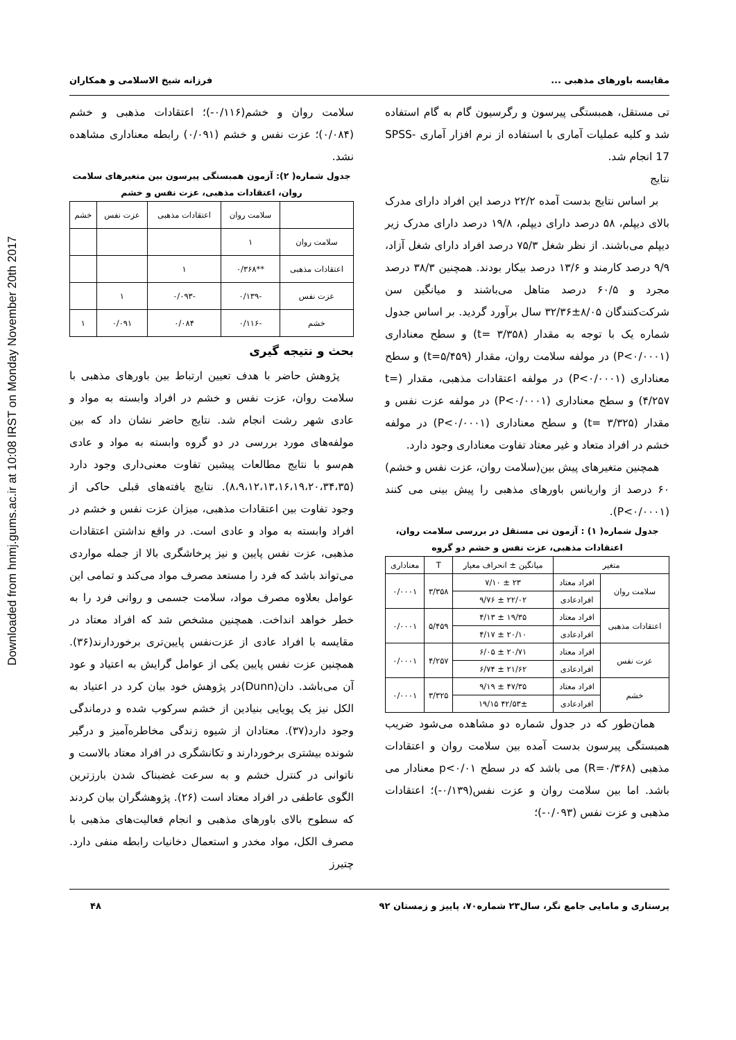Downloaded from hnmj.gums.ac.ir at 10:08 IRST on Monday November 20th 2017
مقایسه باورهای مذهبی ... فرزانه شیخ الاسلامی و همکاران
تی مستقل، همبستگی پیرسون و رگرسیون گام به گام استفاده شد و کلیه عملیات آماری با استفاده از نرم افزار آماری SPSS-17 انجام شد.
نتایج
بر اساس نتایج بدست آمده ۲۲/۲ درصد این افراد دارای مدرک بالای دیپلم، ۵۸ درصد دارای دیپلم، ۱۹/۸ درصد دارای مدرک زیر دیپلم می‌باشند. از نظر شغل ۷۵/۳ درصد افراد دارای شغل آزاد، ۹/۹ درصد کارمند و ۱۳/۶ درصد بیکار بودند. همچنین ۳۸/۳ درصد مجرد و ۶۰/۵ درصد متاهل می‌باشند و میانگین سن شرکت‌کنندگان ۸/۰۵±۳۲/۳۶ سال برآورد گردید. بر اساس جدول شماره یک با توجه به مقدار (t= ۳/۳۵۸) و سطح معناداری (P<۰/۰۰۰۱) در مولفه سلامت روان، مقدار (t=۵/۴۵۹) و سطح معناداری (P<۰/۰۰۰۱) در مولفه اعتقادات مذهبی، مقدار (t= ۴/۲۵۷) و سطح معناداری (P<۰/۰۰۰۱) در مولفه عزت نفس و مقدار (t= ۳/۳۲۵) و سطح معناداری (P<۰/۰۰۰۱) در مولفه خشم در افراد متعاد و غیر معتاد تفاوت معناداری وجود دارد.
همچنین متغیرهای پیش بین(سلامت روان، عزت نفس و خشم) ۶۰ درصد از واریانس باورهای مذهبی را پیش بینی می کنند (P<۰/۰۰۰۱).
جدول شماره( ۱) : آزمون تی مستقل در بررسی سلامت روان، اعتقادات مذهبی، عزت نفس و خشم دو گروه
| متغیر | | میانگین ± انحراف معیار | T | معناداری |
| --- | --- | --- | --- | --- |
| سلامت روان | افراد معتاد | ۲۳ ± ۷/۱۰ | ۳/۳۵۸ | ۰/۰۰۰۱ |
| | افرادعادی | ۲۲/۰۲ ± ۹/۷۶ | | |
| اعتقادات مذهبی | افراد معتاد | ۱۹/۳۵ ± ۴/۱۳ | ۵/۴۵۹ | ۰/۰۰۰۱ |
| | افرادعادی | ۲۰/۱۰ ± ۴/۱۷ | | |
| عزت نفس | افراد معتاد | ۲۰/۷۱ ± ۶/۰۵ | ۴/۲۵۷ | ۰/۰۰۰۱ |
| | افرادعادی | ۲۱/۶۲ ± ۶/۷۴ | | |
| خشم | افراد معتاد | ۴۷/۳۵ ± ۹/۱۹ | ۳/۳۲۵ | ۰/۰۰۰۱ |
| | افرادعادی | ۴۲/۵۳± ۱۹/۱۵ | | |
همان‌طور که در جدول شماره دو مشاهده می‌شود ضریب همبستگی پیرسون بدست آمده بین سلامت روان و اعتقادات مذهبی (R=۰/۳۶۸) می باشد که در سطح p<۰/۰۱ معنادار می باشد. اما بین سلامت روان و عزت نفس(۰/۱۳۹-)؛ اعتقادات مذهبی و عزت نفس (۰/۰۹۳-)؛
سلامت روان و خشم(۰/۱۱۶-)؛ اعتقادات مذهبی و خشم (۰/۰۸۴)؛ عزت نفس و خشم (۰/۰۹۱) رابطه معناداری مشاهده نشد.
جدول شماره( ۲): آزمون همبستگی پیرسون بین متغیرهای سلامت روان، اعتقادات مذهبی، عزت نفس و خشم
| | سلامت روان | اعتقادات مذهبی | عزت نفس | خشم |
| --- | --- | --- | --- | --- |
| سلامت روان | ۱ | | | |
| اعتقادات مذهبی | **۰/۳۶۸ | ۱ | | |
| عزت نفس | -۰/۱۳۹ | -۰/۰۹۳ | ۱ | |
| خشم | -۰/۱۱۶ | ۰/۰۸۴ | ۰/۰۹۱ | ۱ |
بحث و نتیجه گیری
پژوهش حاضر با هدف تعیین ارتباط بین باورهای مذهبی با سلامت روان، عزت نفس و خشم در افراد وابسته به مواد و عادی شهر رشت انجام شد. نتایج حاضر نشان داد که بین مولفه‌های مورد بررسی در دو گروه وابسته به مواد و عادی هم‌سو با نتایج مطالعات پیشین تفاوت معنی‌داری وجود دارد (۸،۹،۱۲،۱۳،۱۶،۱۹،۲۰،۳۴،۳۵). نتایج یافته‌های قبلی حاکی از وجود تفاوت بین اعتقادات مذهبی، میزان عزت نفس و خشم در افراد وابسته به مواد و عادی است. در واقع نداشتن اعتقادات مذهبی، عزت نفس پایین و نیز پرخاشگری بالا از جمله مواردی می‌تواند باشد که فرد را مستعد مصرف مواد می‌کند و تمامی این عوامل بعلاوه مصرف مواد، سلامت جسمی و روانی فرد را به خطر خواهد انداخت. همچنین مشخص شد که افراد معتاد در مقایسه با افراد عادی از عزت‌نفس پایین‌تری برخوردارند(۳۶). همچنین عزت نفس پایین یکی از عوامل گرایش به اعتیاد و عود آن می‌باشد. دان(Dunn)در پژوهش خود بیان کرد در اعتیاد به الکل نیز یک پویایی بنیادین از خشم سرکوب شده و درماندگی وجود دارد(۳۷). معتادان از شیوه زندگی مخاطره‌آمیز و درگیر شونده بیشتری برخوردارند و تکانشگری در افراد معتاد بالاست و ناتوانی در کنترل خشم و به سرعت غضبناک شدن بارزترین الگوی عاطفی در افراد معتاد است (۲۶). پژوهشگران بیان کردند که سطوح بالای باورهای مذهبی و انجام فعالیت‌های مذهبی با مصرف الکل، مواد مخدر و استعمال دخانیات رابطه منفی دارد. چتیرز
پرستاری و مامایی جامع نگر، سال۲۳ شماره۷۰، پاییز و زمستان ۹۲ ۴۸